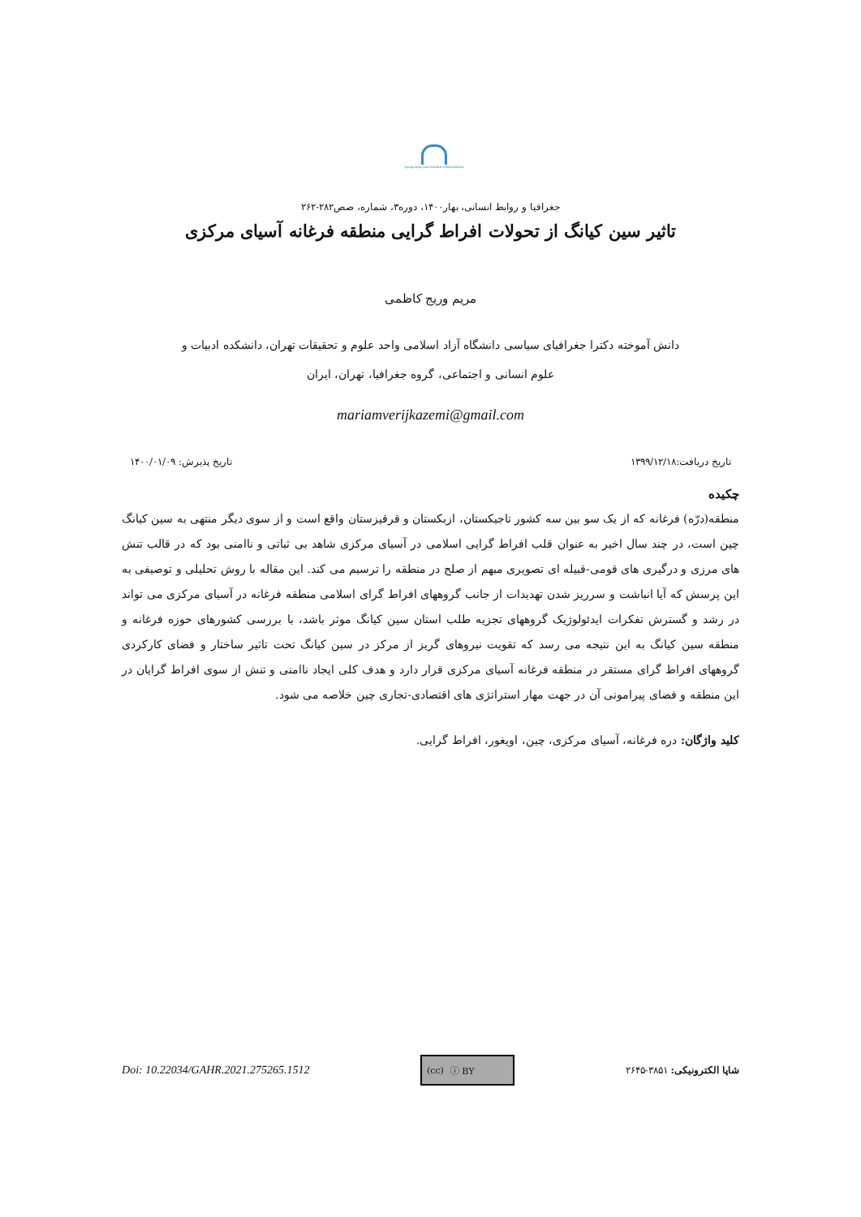geography and human relationships
جغرافیا و روابط انسانی، بهار۱۴۰۰، دوره۳، شماره، صص۲۸۲-۲۶۲
تاثیر سین کیانگ از تحولات افراط گرایی منطقه فرغانه آسیای مرکزی
مریم وریج کاظمی
دانش آموخته دکترا جغرافیای سیاسی دانشگاه آزاد اسلامی واحد علوم و تحقیقات تهران، دانشکده ادبیات و
علوم انسانی و اجتماعی، گروه جغرافیا، تهران، ایران
mariamverijkazemi@gmail.com
تاریخ دریافت:۱۳۹۹/۱۲/۱۸ تاریخ پذیرش: ۱۴۰۰/۰۱/۰۹
چکیده
منطقه(درّه) فرغانه که از یک سو بین سه کشور تاجیکستان، ازبکستان و قرقیزستان واقع است و از سوی دیگر منتهی به سین کیانگ چین است، در چند سال اخیر به عنوان قلب افراط گرایی اسلامی در آسیای مرکزی شاهد بی ثباتی و ناامنی بود که در قالب تنش های مرزی و درگیری های قومی-قبیله ای تصویری مبهم از صلح در منطقه را ترسیم می کند. این مقاله با روش تحلیلی و توصیفی به این پرسش که آیا انباشت و سرریز شدن تهدیدات از جانب گروههای افراط گرای اسلامی منطقه فرغانه در آسیای مرکزی می تواند در رشد و گسترش تفکرات ایدئولوژیک گروههای تجزیه طلب استان سین کیانگ موثر باشد، با بررسی کشورهای حوزه فرغانه و منطقه سین کیانگ به این نتیجه می رسد که تقویت نیروهای گریز از مرکز در سین کیانگ تحت تاثیر ساختار و فضای کارکردی گروههای افراط گرای مستقر در منطقه فرغانه آسیای مرکزی قرار دارد و هدف کلی ایجاد ناامنی و تنش از سوی افراط گرایان در این منطقه و فضای پیرامونی آن در جهت مهار استراتژی های اقتصادی-تجاری چین خلاصه می شود.
کلید واژگان: دره فرغانه، آسیای مرکزی، چین، اویغور، افراط گرایی.
شاپا الکترونیکی: ۳۸۵۱-۲۶۴۵
(cc) ⓘ BY
Doi: 10.22034/GAHR.2021.275265.1512